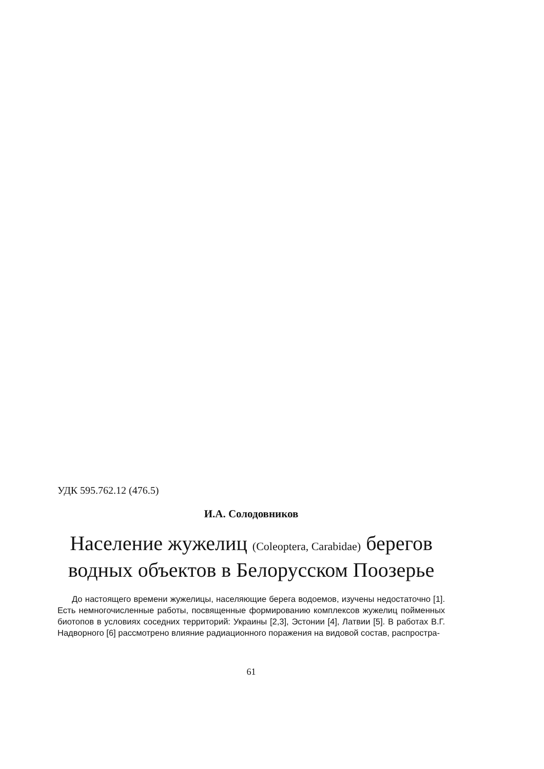УДК 595.762.12 (476.5)
И.А. Солодовников
Население жужелиц (Coleoptera, Carabidae) берегов водных объектов в Белорусском Поозерье
До настоящего времени жужелицы, населяющие берега водоемов, изучены недостаточно [1]. Есть немногочисленные работы, посвященные формированию комплексов жужелиц пойменных биотопов в условиях соседних территорий: Украины [2,3], Эстонии [4], Латвии [5]. В работах В.Г. Надворного [6] рассмотрено влияние радиационного поражения на видовой состав, распростра-
61